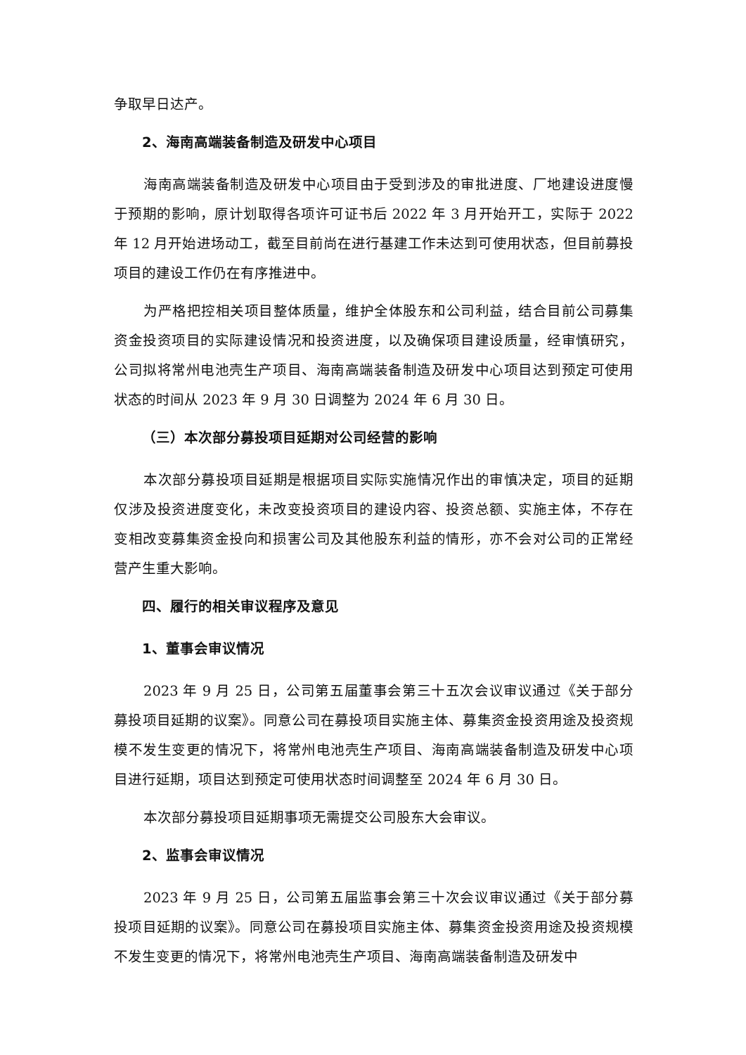争取早日达产。
2、海南高端装备制造及研发中心项目
海南高端装备制造及研发中心项目由于受到涉及的审批进度、厂地建设进度慢于预期的影响，原计划取得各项许可证书后 2022 年 3 月开始开工，实际于 2022 年 12 月开始进场动工，截至目前尚在进行基建工作未达到可使用状态，但目前募投项目的建设工作仍在有序推进中。
为严格把控相关项目整体质量，维护全体股东和公司利益，结合目前公司募集资金投资项目的实际建设情况和投资进度，以及确保项目建设质量，经审慎研究，公司拟将常州电池壳生产项目、海南高端装备制造及研发中心项目达到预定可使用状态的时间从 2023 年 9 月 30 日调整为 2024 年 6 月 30 日。
（三）本次部分募投项目延期对公司经营的影响
本次部分募投项目延期是根据项目实际实施情况作出的审慎决定，项目的延期仅涉及投资进度变化，未改变投资项目的建设内容、投资总额、实施主体，不存在变相改变募集资金投向和损害公司及其他股东利益的情形，亦不会对公司的正常经营产生重大影响。
四、履行的相关审议程序及意见
1、董事会审议情况
2023 年 9 月 25 日，公司第五届董事会第三十五次会议审议通过《关于部分募投项目延期的议案》。同意公司在募投项目实施主体、募集资金投资用途及投资规模不发生变更的情况下，将常州电池壳生产项目、海南高端装备制造及研发中心项目进行延期，项目达到预定可使用状态时间调整至 2024 年 6 月 30 日。
本次部分募投项目延期事项无需提交公司股东大会审议。
2、监事会审议情况
2023 年 9 月 25 日，公司第五届监事会第三十次会议审议通过《关于部分募投项目延期的议案》。同意公司在募投项目实施主体、募集资金投资用途及投资规模不发生变更的情况下，将常州电池壳生产项目、海南高端装备制造及研发中